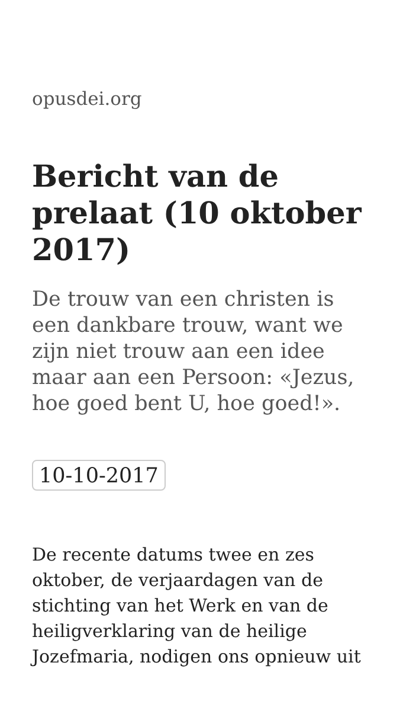opusdei.org
Bericht van de prelaat (10 oktober 2017)
De trouw van een christen is een dankbare trouw, want we zijn niet trouw aan een idee maar aan een Persoon: «Jezus, hoe goed bent U, hoe goed!».
10-10-2017
De recente datums twee en zes oktober, de verjaardagen van de stichting van het Werk en van de heiligverklaring van de heilige Jozefmaria, nodigen ons opnieuw uit